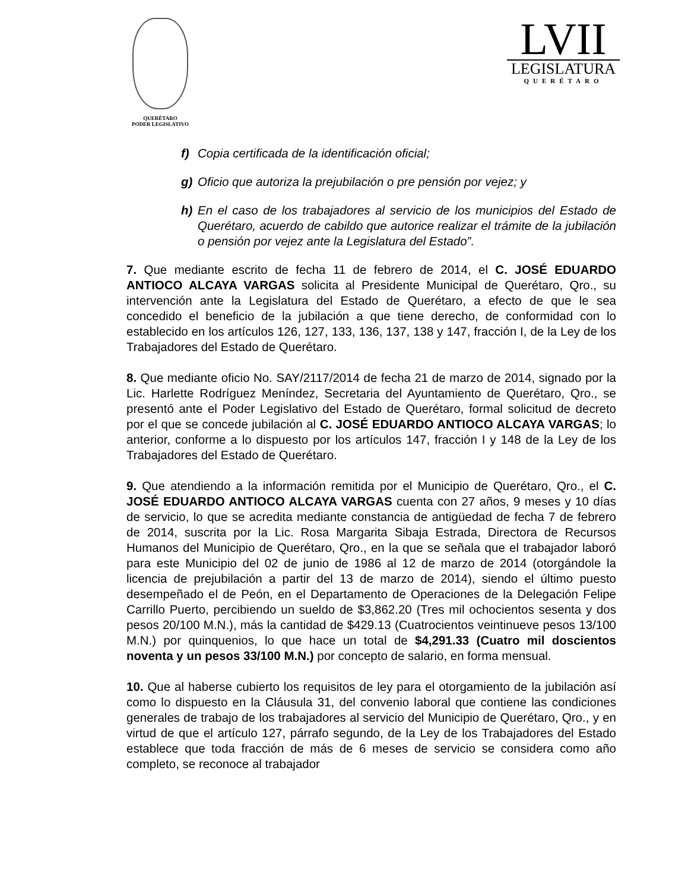QUERÉTARO
PODER LEGISLATIVO
LVII
LEGISLATURA
QUERÉTARO
f) Copia certificada de la identificación oficial;
g) Oficio que autoriza la prejubilación o pre pensión por vejez; y
h) En el caso de los trabajadores al servicio de los municipios del Estado de Querétaro, acuerdo de cabildo que autorice realizar el trámite de la jubilación o pensión por vejez ante la Legislatura del Estado”.
7. Que mediante escrito de fecha 11 de febrero de 2014, el C. JOSÉ EDUARDO ANTIOCO ALCAYA VARGAS solicita al Presidente Municipal de Querétaro, Qro., su intervención ante la Legislatura del Estado de Querétaro, a efecto de que le sea concedido el beneficio de la jubilación a que tiene derecho, de conformidad con lo establecido en los artículos 126, 127, 133, 136, 137, 138 y 147, fracción I, de la Ley de los Trabajadores del Estado de Querétaro.
8. Que mediante oficio No. SAY/2117/2014 de fecha 21 de marzo de 2014, signado por la Lic. Harlette Rodríguez Meníndez, Secretaria del Ayuntamiento de Querétaro, Qro., se presentó ante el Poder Legislativo del Estado de Querétaro, formal solicitud de decreto por el que se concede jubilación al C. JOSÉ EDUARDO ANTIOCO ALCAYA VARGAS; lo anterior, conforme a lo dispuesto por los artículos 147, fracción I y 148 de la Ley de los Trabajadores del Estado de Querétaro.
9. Que atendiendo a la información remitida por el Municipio de Querétaro, Qro., el C. JOSÉ EDUARDO ANTIOCO ALCAYA VARGAS cuenta con 27 años, 9 meses y 10 días de servicio, lo que se acredita mediante constancia de antigüedad de fecha 7 de febrero de 2014, suscrita por la Lic. Rosa Margarita Sibaja Estrada, Directora de Recursos Humanos del Municipio de Querétaro, Qro., en la que se señala que el trabajador laboró para este Municipio del 02 de junio de 1986 al 12 de marzo de 2014 (otorgándole la licencia de prejubilación a partir del 13 de marzo de 2014), siendo el último puesto desempeñado el de Peón, en el Departamento de Operaciones de la Delegación Felipe Carrillo Puerto, percibiendo un sueldo de $3,862.20 (Tres mil ochocientos sesenta y dos pesos 20/100 M.N.), más la cantidad de $429.13 (Cuatrocientos veintinueve pesos 13/100 M.N.) por quinquenios, lo que hace un total de $4,291.33 (Cuatro mil doscientos noventa y un pesos 33/100 M.N.) por concepto de salario, en forma mensual.
10. Que al haberse cubierto los requisitos de ley para el otorgamiento de la jubilación así como lo dispuesto en la Cláusula 31, del convenio laboral que contiene las condiciones generales de trabajo de los trabajadores al servicio del Municipio de Querétaro, Qro., y en virtud de que el artículo 127, párrafo segundo, de la Ley de los Trabajadores del Estado establece que toda fracción de más de 6 meses de servicio se considera como año completo, se reconoce al trabajador